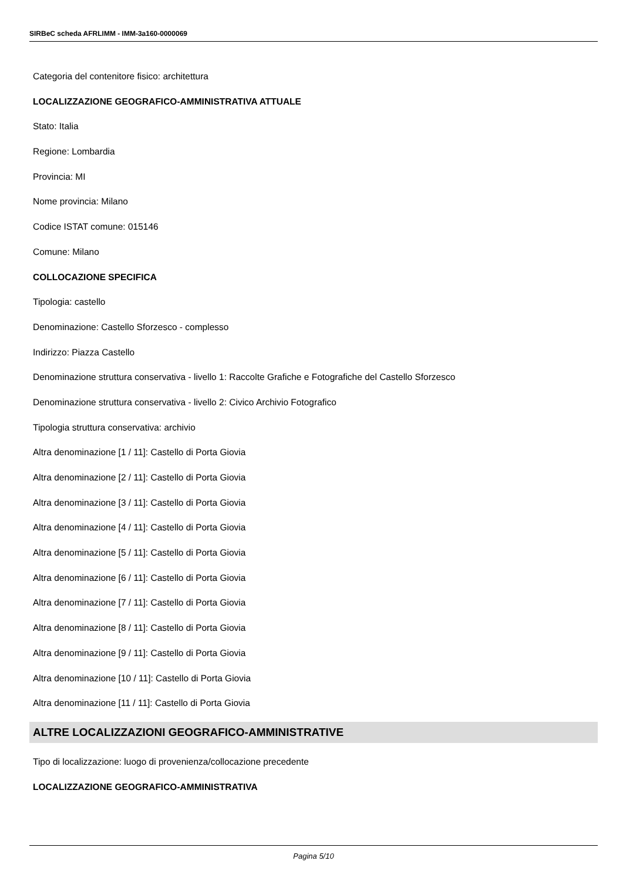SIRBeC scheda AFRLIMM - IMM-3a160-0000069
Categoria del contenitore fisico: architettura
LOCALIZZAZIONE GEOGRAFICO-AMMINISTRATIVA ATTUALE
Stato: Italia
Regione: Lombardia
Provincia: MI
Nome provincia: Milano
Codice ISTAT comune: 015146
Comune: Milano
COLLOCAZIONE SPECIFICA
Tipologia: castello
Denominazione: Castello Sforzesco - complesso
Indirizzo: Piazza Castello
Denominazione struttura conservativa - livello 1: Raccolte Grafiche e Fotografiche del Castello Sforzesco
Denominazione struttura conservativa - livello 2: Civico Archivio Fotografico
Tipologia struttura conservativa: archivio
Altra denominazione [1 / 11]: Castello di Porta Giovia
Altra denominazione [2 / 11]: Castello di Porta Giovia
Altra denominazione [3 / 11]: Castello di Porta Giovia
Altra denominazione [4 / 11]: Castello di Porta Giovia
Altra denominazione [5 / 11]: Castello di Porta Giovia
Altra denominazione [6 / 11]: Castello di Porta Giovia
Altra denominazione [7 / 11]: Castello di Porta Giovia
Altra denominazione [8 / 11]: Castello di Porta Giovia
Altra denominazione [9 / 11]: Castello di Porta Giovia
Altra denominazione [10 / 11]: Castello di Porta Giovia
Altra denominazione [11 / 11]: Castello di Porta Giovia
ALTRE LOCALIZZAZIONI GEOGRAFICO-AMMINISTRATIVE
Tipo di localizzazione: luogo di provenienza/collocazione precedente
LOCALIZZAZIONE GEOGRAFICO-AMMINISTRATIVA
Pagina 5/10